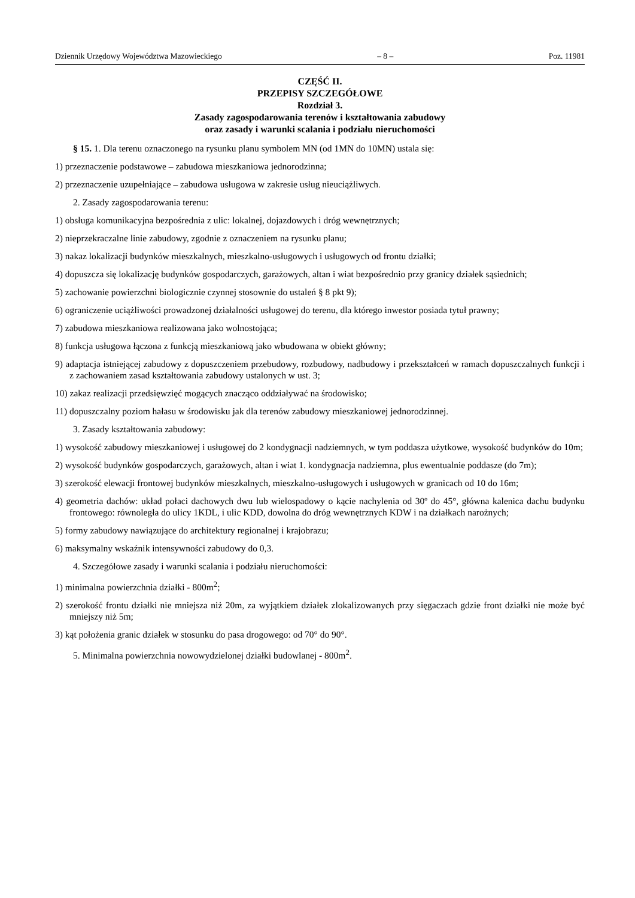Dziennik Urzędowy Województwa Mazowieckiego – 8 – Poz. 11981
CZĘŚĆ II.
PRZEPISY SZCZEGÓŁOWE
Rozdział 3.
Zasady zagospodarowania terenów i kształtowania zabudowy
oraz zasady i warunki scalania i podziału nieruchomości
§ 15. 1. Dla terenu oznaczonego na rysunku planu symbolem MN (od 1MN do 10MN) ustala się:
1) przeznaczenie podstawowe – zabudowa mieszkaniowa jednorodzinna;
2) przeznaczenie uzupełniające – zabudowa usługowa w zakresie usług nieuciążliwych.
2. Zasady zagospodarowania terenu:
1) obsługa komunikacyjna bezpośrednia z ulic: lokalnej, dojazdowych i dróg wewnętrznych;
2) nieprzekraczalne linie zabudowy, zgodnie z oznaczeniem na rysunku planu;
3) nakaz lokalizacji budynków mieszkalnych, mieszkalno-usługowych i usługowych od frontu działki;
4) dopuszcza się lokalizację budynków gospodarczych, garażowych, altan i wiat bezpośrednio przy granicy działek sąsiednich;
5) zachowanie powierzchni biologicznie czynnej stosownie do ustaleń § 8 pkt 9);
6) ograniczenie uciążliwości prowadzonej działalności usługowej do terenu, dla którego inwestor posiada tytuł prawny;
7) zabudowa mieszkaniowa realizowana jako wolnostojąca;
8) funkcja usługowa łączona z funkcją mieszkaniową jako wbudowana w obiekt główny;
9) adaptacja istniejącej zabudowy z dopuszczeniem przebudowy, rozbudowy, nadbudowy i przekształceń w ramach dopuszczalnych funkcji i z zachowaniem zasad kształtowania zabudowy ustalonych w ust. 3;
10) zakaz realizacji przedsięwzięć mogących znacząco oddziaływać na środowisko;
11) dopuszczalny poziom hałasu w środowisku jak dla terenów zabudowy mieszkaniowej jednorodzinnej.
3. Zasady kształtowania zabudowy:
1) wysokość zabudowy mieszkaniowej i usługowej do 2 kondygnacji nadziemnych, w tym poddasza użytkowe, wysokość budynków do 10m;
2) wysokość budynków gospodarczych, garażowych, altan i wiat 1. kondygnacja nadziemna, plus ewentualnie poddasze (do 7m);
3) szerokość elewacji frontowej budynków mieszkalnych, mieszkalno-usługowych i usługowych w granicach od 10 do 16m;
4) geometria dachów: układ połaci dachowych dwu lub wielospadowy o kącie nachylenia od 30º do 45°, główna kalenica dachu budynku frontowego: równoległa do ulicy 1KDL, i ulic KDD, dowolna do dróg wewnętrznych KDW i na działkach narożnych;
5) formy zabudowy nawiązujące do architektury regionalnej i krajobrazu;
6) maksymalny wskaźnik intensywności zabudowy do 0,3.
4. Szczegółowe zasady i warunki scalania i podziału nieruchomości:
1) minimalna powierzchnia działki - 800m<sup>2</sup>;
2) szerokość frontu działki nie mniejsza niż 20m, za wyjątkiem działek zlokalizowanych przy sięgaczach gdzie front działki nie może być mniejszy niż 5m;
3) kąt położenia granic działek w stosunku do pasa drogowego: od 70° do 90°.
5. Minimalna powierzchnia nowowydzielonej działki budowlanej - 800m<sup>2</sup>.